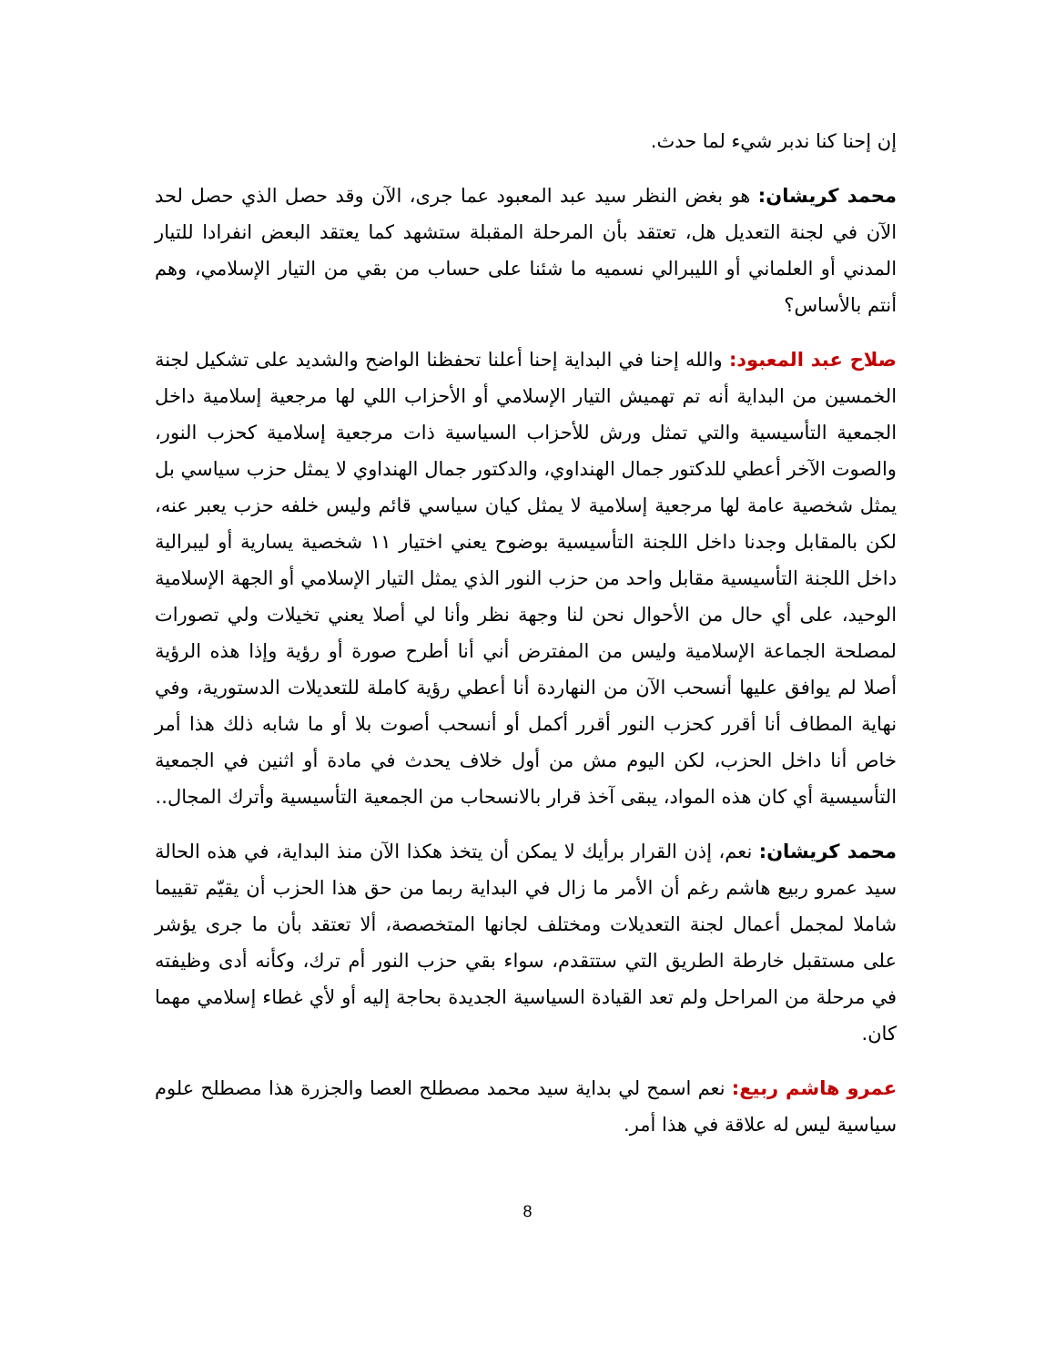إن إحنا كنا ندبر شيء لما حدث.
محمد كريشان: هو بغض النظر سيد عبد المعبود عما جرى، الآن وقد حصل الذي حصل لحد الآن في لجنة التعديل هل، تعتقد بأن المرحلة المقبلة ستشهد كما يعتقد البعض انفرادا للتيار المدني أو العلماني أو الليبرالي نسميه ما شئنا على حساب من بقي من التيار الإسلامي، وهم أنتم بالأساس؟
صلاح عبد المعبود: والله إحنا في البداية إحنا أعلنا تحفظنا الواضح والشديد على تشكيل لجنة الخمسين من البداية أنه تم تهميش التيار الإسلامي أو الأحزاب اللي لها مرجعية إسلامية داخل الجمعية التأسيسية والتي تمثل ورش للأحزاب السياسية ذات مرجعية إسلامية كحزب النور، والصوت الآخر أعطي للدكتور جمال الهنداوي، والدكتور جمال الهنداوي لا يمثل حزب سياسي بل يمثل شخصية عامة لها مرجعية إسلامية لا يمثل كيان سياسي قائم وليس خلفه حزب يعبر عنه، لكن بالمقابل وجدنا داخل اللجنة التأسيسية بوضوح يعني اختيار ١١ شخصية يسارية أو ليبرالية داخل اللجنة التأسيسية مقابل واحد من حزب النور الذي يمثل التيار الإسلامي أو الجهة الإسلامية الوحيد، على أي حال من الأحوال نحن لنا وجهة نظر وأنا لي أصلا يعني تخيلات ولي تصورات لمصلحة الجماعة الإسلامية وليس من المفترض أني أنا أطرح صورة أو رؤية وإذا هذه الرؤية أصلا لم يوافق عليها أنسحب الآن من النهاردة أنا أعطي رؤية كاملة للتعديلات الدستورية، وفي نهاية المطاف أنا أقرر كحزب النور أقرر أكمل أو أنسحب أصوت بلا أو ما شابه ذلك هذا أمر خاص أنا داخل الحزب، لكن اليوم مش من أول خلاف يحدث في مادة أو اثنين في الجمعية التأسيسية أي كان هذه المواد، يبقى آخذ قرار بالانسحاب من الجمعية التأسيسية وأترك المجال..
محمد كريشان: نعم، إذن القرار برأيك لا يمكن أن يتخذ هكذا الآن منذ البداية، في هذه الحالة سيد عمرو ربيع هاشم رغم أن الأمر ما زال في البداية ربما من حق هذا الحزب أن يقيّم تقييما شاملا لمجمل أعمال لجنة التعديلات ومختلف لجانها المتخصصة، ألا تعتقد بأن ما جرى يؤشر على مستقبل خارطة الطريق التي ستتقدم، سواء بقي حزب النور أم ترك، وكأنه أدى وظيفته في مرحلة من المراحل ولم تعد القيادة السياسية الجديدة بحاجة إليه أو لأي غطاء إسلامي مهما كان.
عمرو هاشم ربيع: نعم اسمح لي بداية سيد محمد مصطلح العصا والجزرة هذا مصطلح علوم سياسية ليس له علاقة في هذا أمر.
8